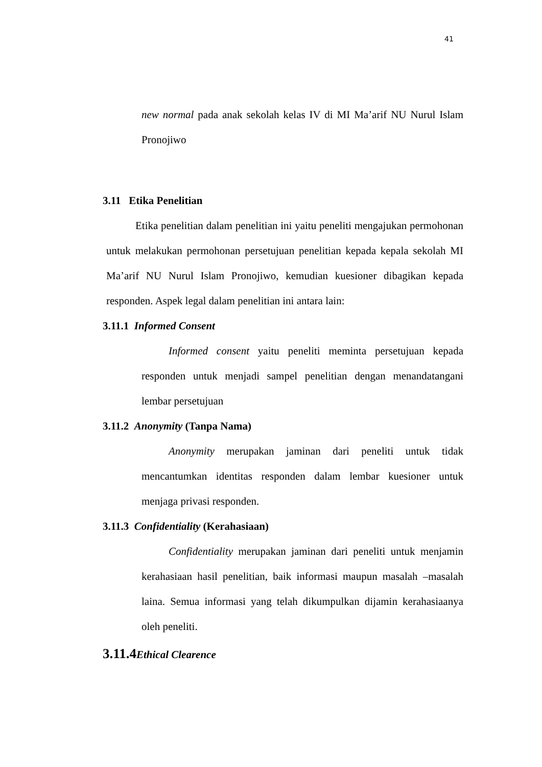41
new normal pada anak sekolah kelas IV di MI Ma’arif NU Nurul Islam Pronojiwo
3.11 Etika Penelitian
Etika penelitian dalam penelitian ini yaitu peneliti mengajukan permohonan untuk melakukan permohonan persetujuan penelitian kepada kepala sekolah MI Ma’arif NU Nurul Islam Pronojiwo, kemudian kuesioner dibagikan kepada responden. Aspek legal dalam penelitian ini antara lain:
3.11.1 Informed Consent
Informed consent yaitu peneliti meminta persetujuan kepada responden untuk menjadi sampel penelitian dengan menandatangani lembar persetujuan
3.11.2 Anonymity (Tanpa Nama)
Anonymity merupakan jaminan dari peneliti untuk tidak mencantumkan identitas responden dalam lembar kuesioner untuk menjaga privasi responden.
3.11.3 Confidentiality (Kerahasiaan)
Confidentiality merupakan jaminan dari peneliti untuk menjamin kerahasiaan hasil penelitian, baik informasi maupun masalah –masalah laina. Semua informasi yang telah dikumpulkan dijamin kerahasiaanya oleh peneliti.
3.11.4 Ethical Clearence